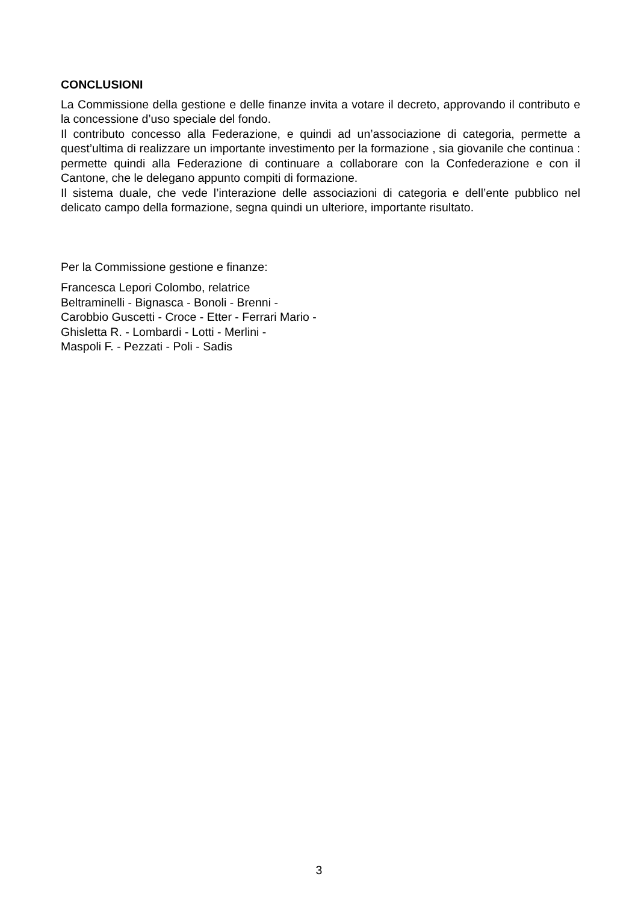CONCLUSIONI
La Commissione della gestione e delle finanze invita a votare il decreto, approvando il contributo e la concessione d’uso speciale del fondo.
Il contributo concesso alla Federazione, e quindi ad un’associazione di categoria, permette a quest’ultima di realizzare un importante investimento per la formazione , sia giovanile che continua : permette quindi alla Federazione di continuare a collaborare con la Confederazione e con il Cantone, che le delegano appunto compiti di formazione.
Il sistema duale, che vede l’interazione delle associazioni di categoria e dell’ente pubblico nel delicato campo della formazione, segna quindi un ulteriore, importante risultato.
Per la Commissione gestione e finanze:
Francesca Lepori Colombo, relatrice
Beltraminelli - Bignasca - Bonoli - Brenni -
Carobbio Guscetti - Croce - Etter - Ferrari Mario -
Ghisletta R. - Lombardi - Lotti - Merlini -
Maspoli F. - Pezzati - Poli - Sadis
3